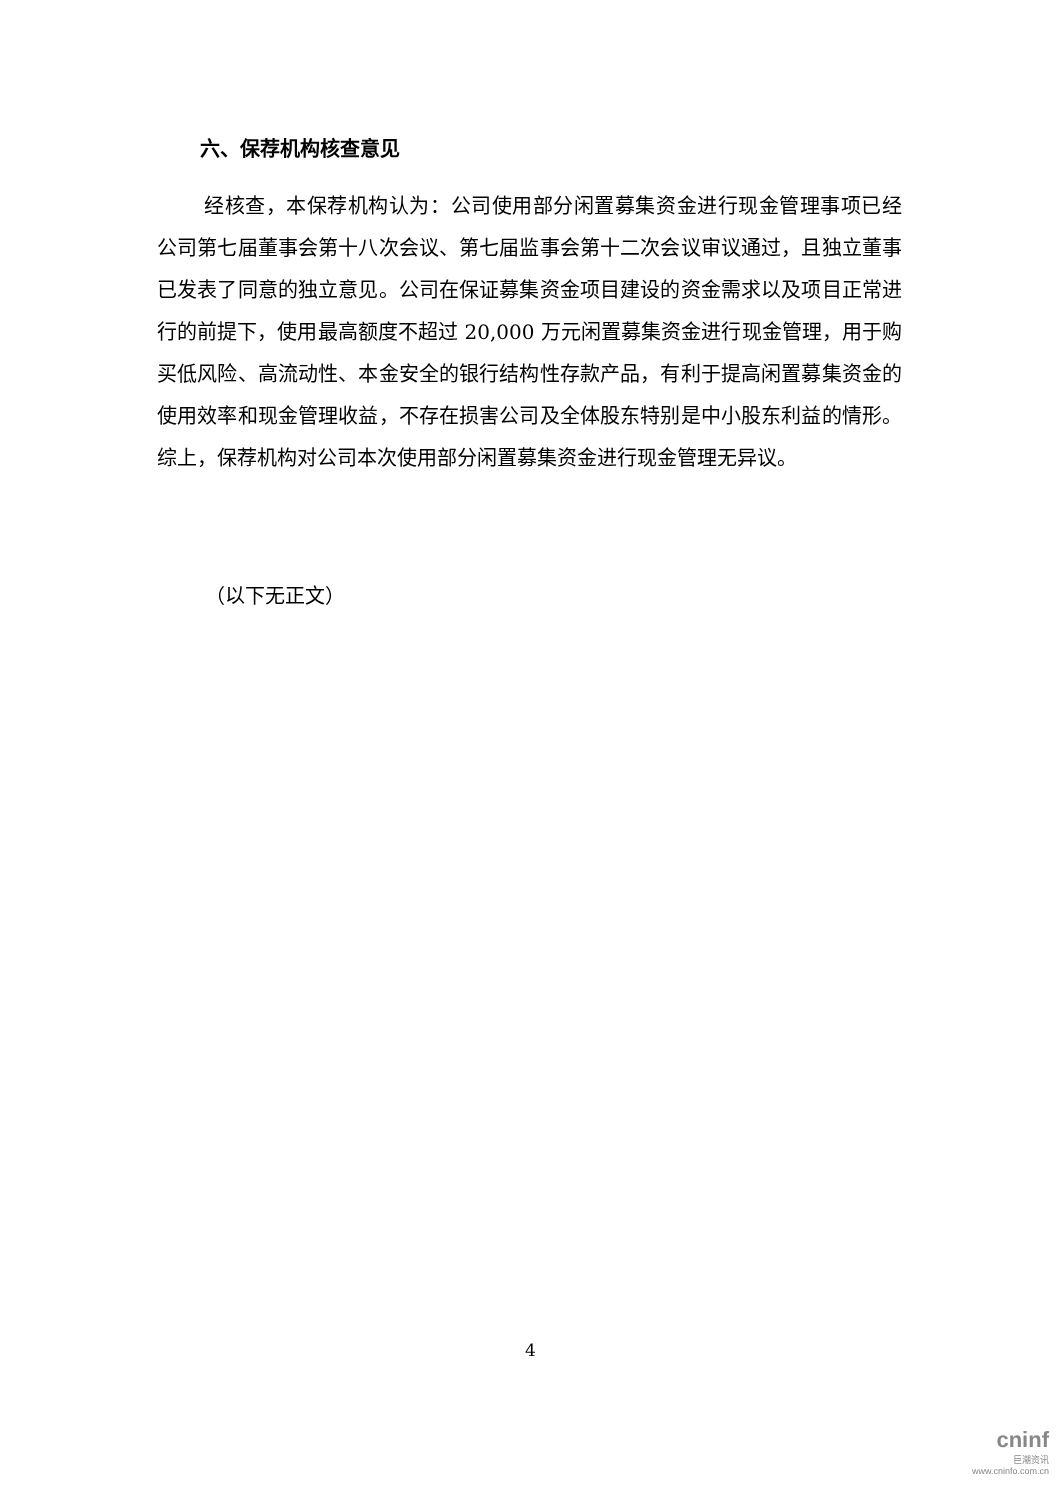六、保荐机构核查意见
经核查，本保荐机构认为：公司使用部分闲置募集资金进行现金管理事项已经公司第七届董事会第十八次会议、第七届监事会第十二次会议审议通过，且独立董事已发表了同意的独立意见。公司在保证募集资金项目建设的资金需求以及项目正常进行的前提下，使用最高额度不超过 20,000 万元闲置募集资金进行现金管理，用于购买低风险、高流动性、本金安全的银行结构性存款产品，有利于提高闲置募集资金的使用效率和现金管理收益，不存在损害公司及全体股东特别是中小股东利益的情形。综上，保荐机构对公司本次使用部分闲置募集资金进行现金管理无异议。
（以下无正文）
4
cninf
巨潮资讯
www.cninfo.com.cn